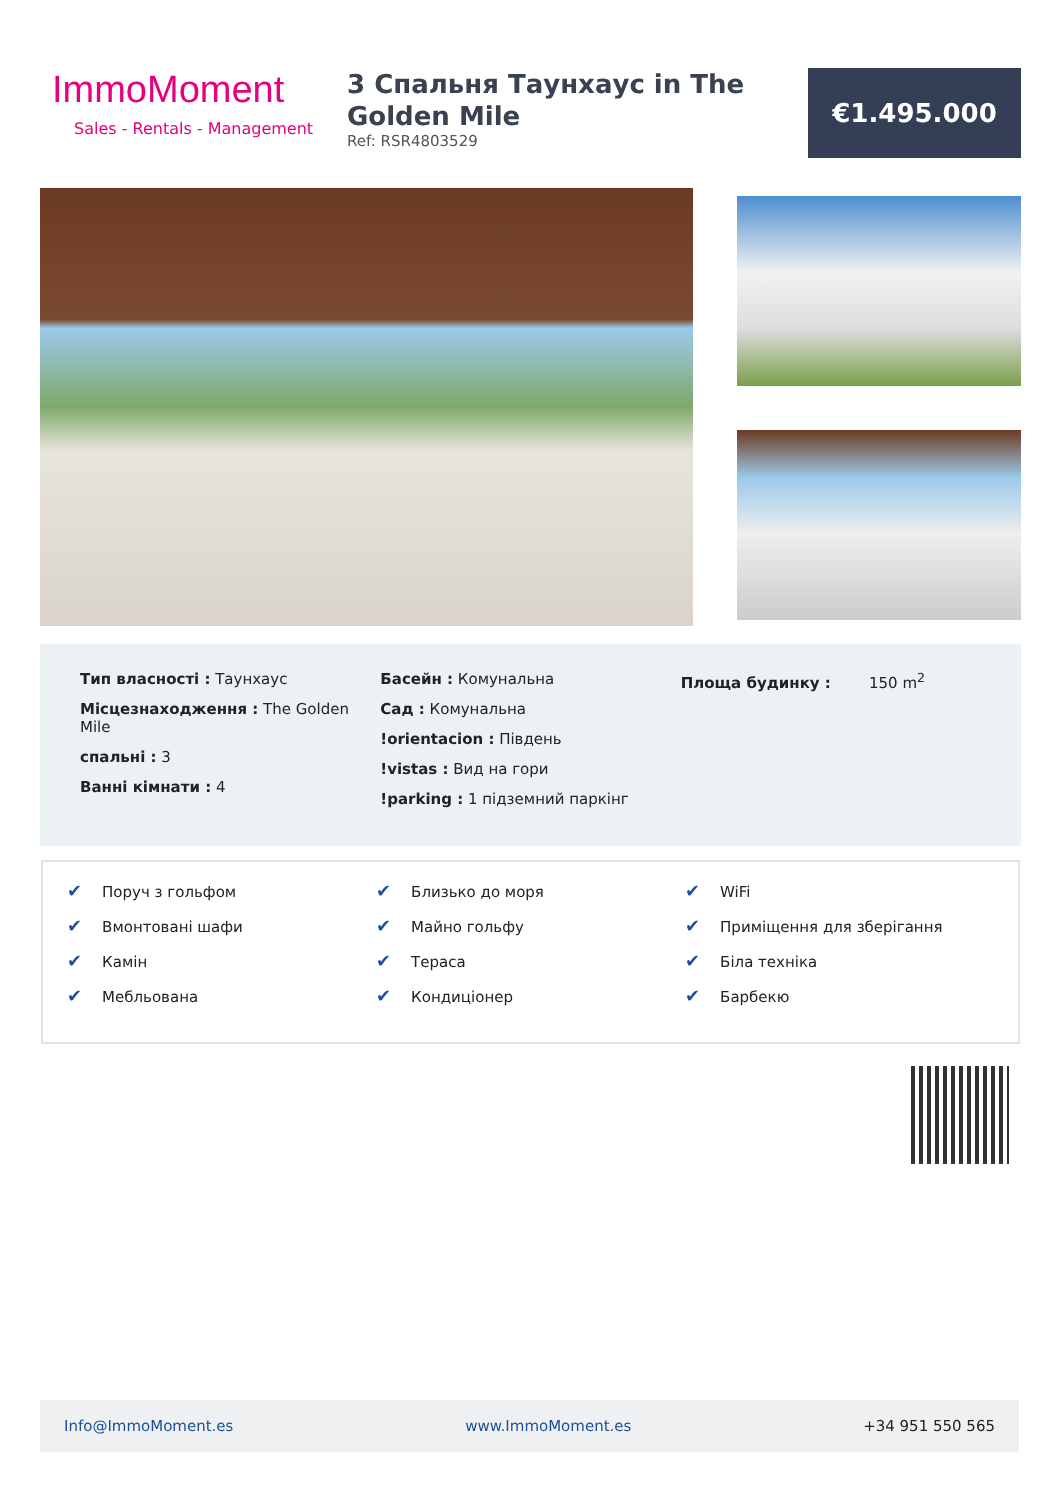ImmoMoment
Sales - Rentals - Management
3 Спальня Таунхаус in The Golden Mile
Ref: RSR4803529
€1.495.000
Тип власності : Таунхаус
Місцезнаходження : The Golden Mile
спальні : 3
Ванні кімнати : 4
Басейн : Комунальна
Сад : Комунальна
!orientacion : Південь
!vistas : Вид на гори
!parking : 1 підземний паркінг
Площа будинку : 150 m<sup>2</sup>
✔ Поруч з гольфом
✔ Вмонтовані шафи
✔ Камін
✔ Мебльована
✔ Близько до моря
✔ Майно гольфу
✔ Тераса
✔ Кондиціонер
✔ WiFi
✔ Приміщення для зберігання
✔ Біла техніка
✔ Барбекю
Info@ImmoMoment.es www.ImmoMoment.es +34 951 550 565